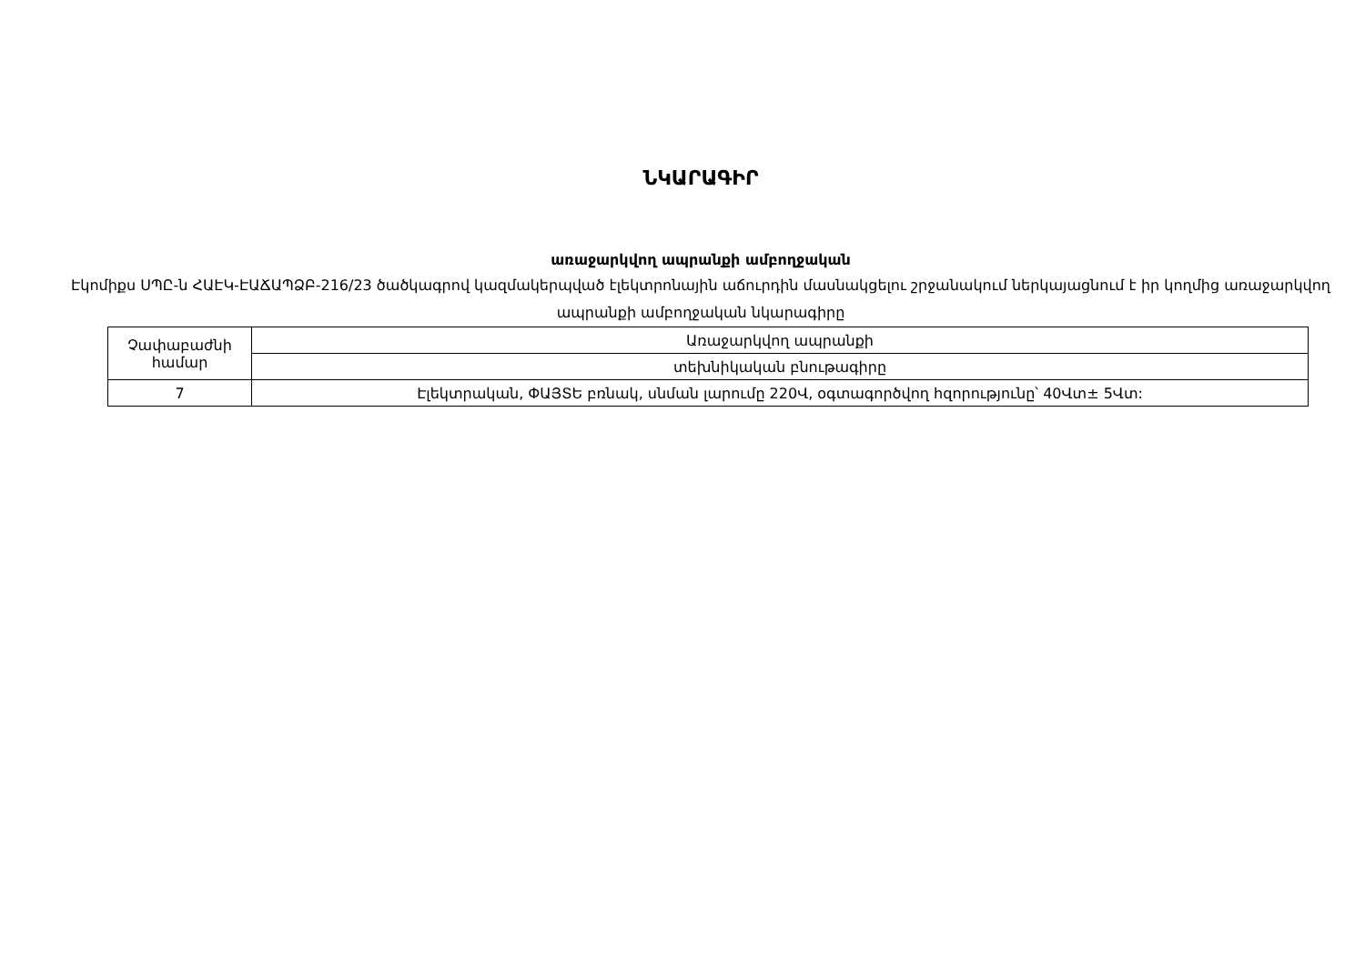ՆԿԱՐԱԳԻՐ
առաջարկվող ապրանքի ամբողջական
Էկոմիքս ՍՊԸ-ն ՀԱԷԿ-ԷԱՃԱՊՁԲ-216/23 ծածկագրով կազմակերպված էլեկտրոնային աճուրդին մասնակցելու շրջանակում ներկայացնում է իր կողմից առաջարկվող ապրանքի ամբողջական նկարագիրը
| Չափաբաժնի համար | Առաջարկվող ապրանքի |
| | տեխնիկական բնութագիրը |
| 7 | Էլեկտրական, ՓԱՅՏԵ բռնակ, սնման լարումը 220Վ, օգտագործվող հզորությունը՝ 40Վտ± 5Վտ: |